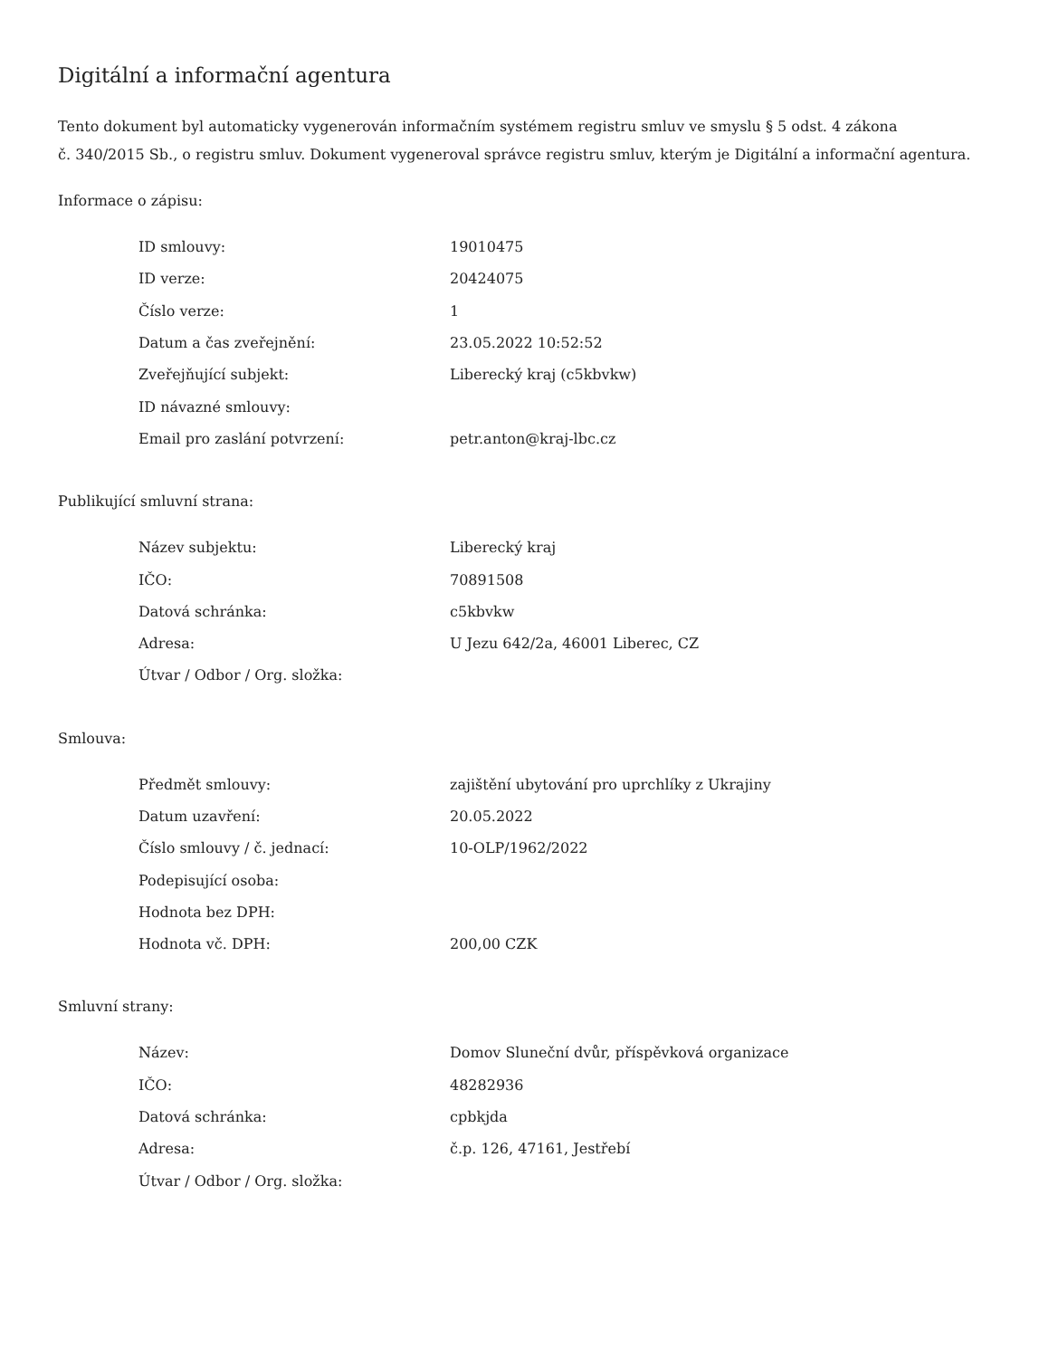Digitální a informační agentura
Tento dokument byl automaticky vygenerován informačním systémem registru smluv ve smyslu § 5 odst. 4 zákona
č. 340/2015 Sb., o registru smluv. Dokument vygeneroval správce registru smluv, kterým je Digitální a informační agentura.
Informace o zápisu:
| ID smlouvy: | 19010475 |
| ID verze: | 20424075 |
| Číslo verze: | 1 |
| Datum a čas zveřejnění: | 23.05.2022 10:52:52 |
| Zveřejňující subjekt: | Liberecký kraj (c5kbvkw) |
| ID návazné smlouvy: | |
| Email pro zaslání potvrzení: | petr.anton@kraj-lbc.cz |
Publikující smluvní strana:
| Název subjektu: | Liberecký kraj |
| IČO: | 70891508 |
| Datová schránka: | c5kbvkw |
| Adresa: | U Jezu 642/2a, 46001 Liberec, CZ |
| Útvar / Odbor / Org. složka: | |
Smlouva:
| Předmět smlouvy: | zajištění ubytování pro uprchlíky z Ukrajiny |
| Datum uzavření: | 20.05.2022 |
| Číslo smlouvy / č. jednací: | 10-OLP/1962/2022 |
| Podepisující osoba: | |
| Hodnota bez DPH: | |
| Hodnota vč. DPH: | 200,00 CZK |
Smluvní strany:
| Název: | Domov Sluneční dvůr, příspěvková organizace |
| IČO: | 48282936 |
| Datová schránka: | cpbkjda |
| Adresa: | č.p. 126, 47161, Jestřebí |
| Útvar / Odbor / Org. složka: | |